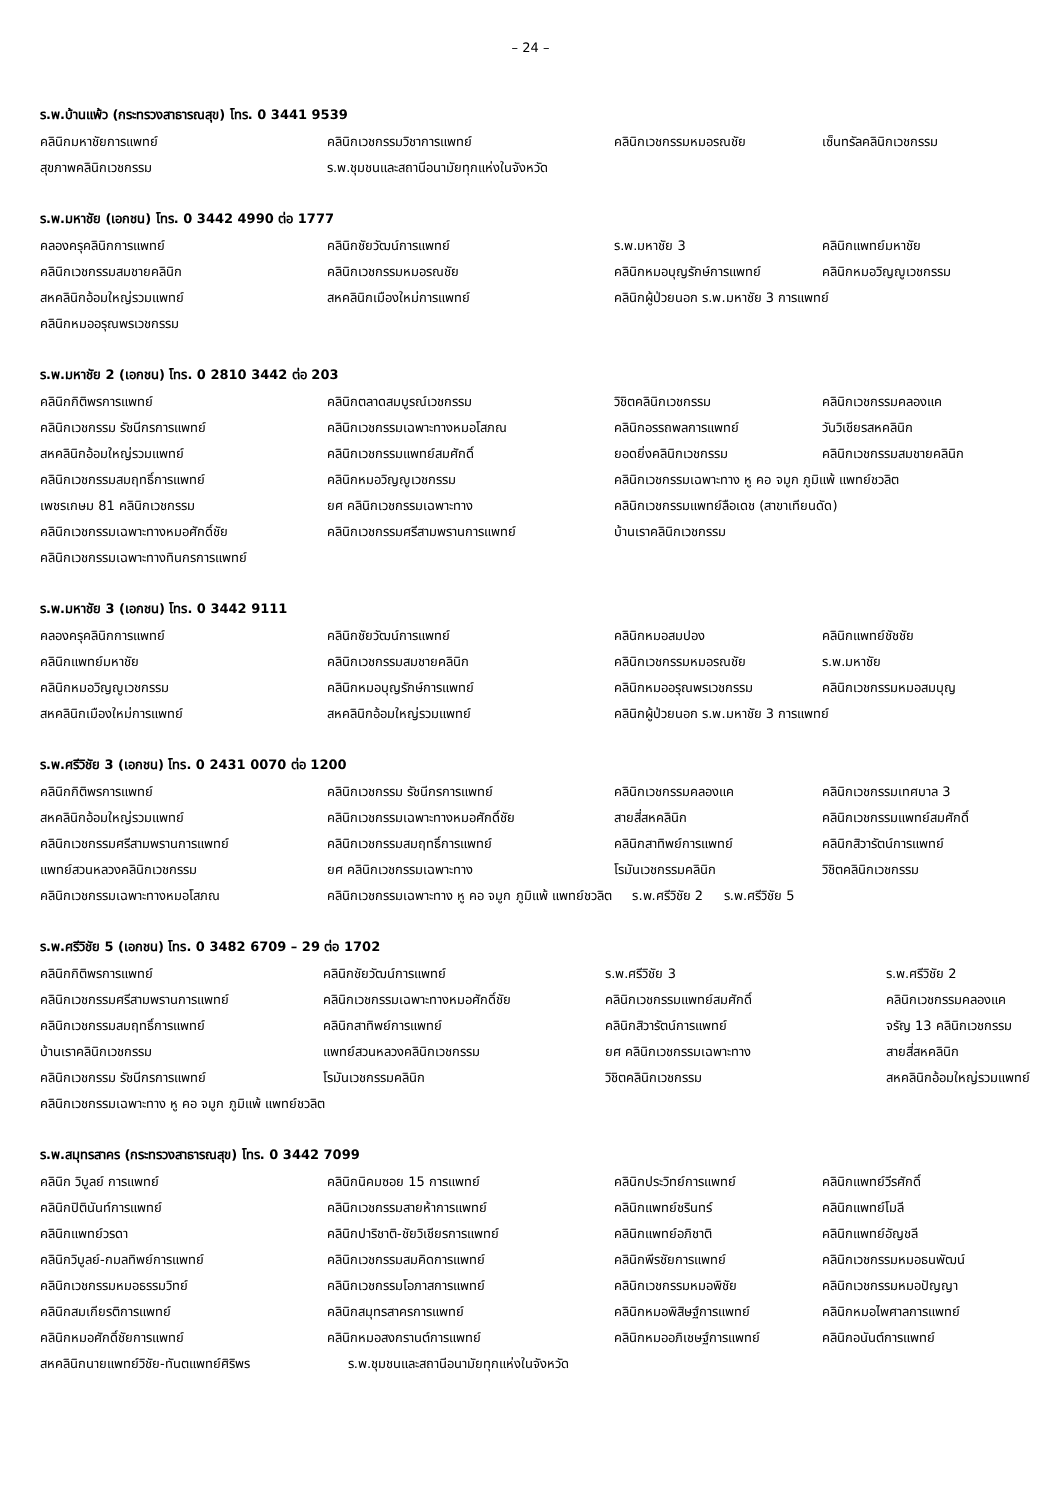– 24 –
ร.พ.บ้านแพ้ว (กระทรวงสาธารณสุข) โทร. 0 3441 9539
| คลินิกมหาชัยการแพทย์ | คลินิกเวชกรรมวิชาการแพทย์ | คลินิกเวชกรรมหมอรณชัย | เซ็นทรัลคลินิกเวชกรรม |
| สุขภาพคลินิกเวชกรรม | ร.พ.ชุมชนและสถานีอนามัยทุกแห่งในจังหวัด | | |
ร.พ.มหาชัย (เอกชน) โทร. 0 3442 4990 ต่อ 1777
| คลองครุคลินิกการแพทย์ | คลินิกชัยวัฒน์การแพทย์ | ร.พ.มหาชัย 3 | คลินิกแพทย์มหาชัย |
| คลินิกเวชกรรมสมชายคลินิก | คลินิกเวชกรรมหมอรณชัย | คลินิกหมอบุญรักษ์การแพทย์ | คลินิกหมอวิญญูเวชกรรม |
| สหคลินิกอ้อมใหญ่รวมแพทย์ | สหคลินิกเมืองใหม่การแพทย์ | คลินิกผู้ป่วยนอก ร.พ.มหาชัย 3 การแพทย์ | |
| คลินิกหมออรุณพรเวชกรรม | | | |
ร.พ.มหาชัย 2 (เอกชน) โทร. 0 2810 3442 ต่อ 203
| คลินิกกิติพรการแพทย์ | คลินิกตลาดสมบูรณ์เวชกรรม | วิชิตคลินิกเวชกรรม | คลินิกเวชกรรมคลองแค |
| คลินิกเวชกรรม รัชนีกรการแพทย์ | คลินิกเวชกรรมเฉพาะทางหมอโสภณ | คลินิกอรรถพลการแพทย์ | วันวิเชียรสหคลินิก |
| สหคลินิกอ้อมใหญ่รวมแพทย์ | คลินิกเวชกรรมแพทย์สมศักดิ์ | ยอดยิ่งคลินิกเวชกรรม | คลินิกเวชกรรมสมชายคลินิก |
| คลินิกเวชกรรมสมฤทธิ์การแพทย์ | คลินิกหมอวิญญูเวชกรรม | คลินิกเวชกรรมเฉพาะทาง หู คอ จมูก ภูมิแพ้ แพทย์ชวลิต | |
| เพชรเกษม 81 คลินิกเวชกรรม | ยศ คลินิกเวชกรรมเฉพาะทาง | คลินิกเวชกรรมแพทย์ลือเดช (สาขาเทียนดัด) | |
| คลินิกเวชกรรมเฉพาะทางหมอศักดิ์ชัย | คลินิกเวชกรรมศรีสามพรานการแพทย์ | บ้านเราคลินิกเวชกรรม | |
| คลินิกเวชกรรมเฉพาะทางทินกรการแพทย์ | | | |
ร.พ.มหาชัย 3 (เอกชน) โทร. 0 3442 9111
| คลองครุคลินิกการแพทย์ | คลินิกชัยวัฒน์การแพทย์ | คลินิกหมอสมปอง | คลินิกแพทย์ชัชชัย |
| คลินิกแพทย์มหาชัย | คลินิกเวชกรรมสมชายคลินิก | คลินิกเวชกรรมหมอรณชัย | ร.พ.มหาชัย |
| คลินิกหมอวิญญูเวชกรรม | คลินิกหมอบุญรักษ์การแพทย์ | คลินิกหมออรุณพรเวชกรรม | คลินิกเวชกรรมหมอสมบุญ |
| สหคลินิกเมืองใหม่การแพทย์ | สหคลินิกอ้อมใหญ่รวมแพทย์ | คลินิกผู้ป่วยนอก ร.พ.มหาชัย 3 การแพทย์ | |
ร.พ.ศรีวิชัย 3 (เอกชน) โทร. 0 2431 0070 ต่อ 1200
| คลินิกกิติพรการแพทย์ | คลินิกเวชกรรม รัชนีกรการแพทย์ | คลินิกเวชกรรมคลองแค | คลินิกเวชกรรมเทศบาล 3 |
| สหคลินิกอ้อมใหญ่รวมแพทย์ | คลินิกเวชกรรมเฉพาะทางหมอศักดิ์ชัย | สายสี่สหคลินิก | คลินิกเวชกรรมแพทย์สมศักดิ์ |
| คลินิกเวชกรรมศรีสามพรานการแพทย์ | คลินิกเวชกรรมสมฤทธิ์การแพทย์ | คลินิกสาทิพย์การแพทย์ | คลินิกสิวารัตน์การแพทย์ |
| แพทย์สวนหลวงคลินิกเวชกรรม | ยศ คลินิกเวชกรรมเฉพาะทาง | โรมันเวชกรรมคลินิก | วิชิตคลินิกเวชกรรม |
| คลินิกเวชกรรมเฉพาะทางหมอโสภณ | คลินิกเวชกรรมเฉพาะทาง หู คอ จมูก ภูมิแพ้ แพทย์ชวลิต ร.พ.ศรีวิชัย 2 ร.พ.ศรีวิชัย 5 | | |
ร.พ.ศรีวิชัย 5 (เอกชน) โทร. 0 3482 6709 – 29 ต่อ 1702
| คลินิกกิติพรการแพทย์ | คลินิกชัยวัฒน์การแพทย์ | ร.พ.ศรีวิชัย 3 | ร.พ.ศรีวิชัย 2 |
| คลินิกเวชกรรมศรีสามพรานการแพทย์ | คลินิกเวชกรรมเฉพาะทางหมอศักดิ์ชัย | คลินิกเวชกรรมแพทย์สมศักดิ์ | คลินิกเวชกรรมคลองแค |
| คลินิกเวชกรรมสมฤทธิ์การแพทย์ | คลินิกสาทิพย์การแพทย์ | คลินิกสิวารัตน์การแพทย์ | จรัญ 13 คลินิกเวชกรรม |
| บ้านเราคลินิกเวชกรรม | แพทย์สวนหลวงคลินิกเวชกรรม | ยศ คลินิกเวชกรรมเฉพาะทาง | สายสี่สหคลินิก |
| คลินิกเวชกรรม รัชนีกรการแพทย์ | โรมันเวชกรรมคลินิก | วิชิตคลินิกเวชกรรม | สหคลินิกอ้อมใหญ่รวมแพทย์ |
| คลินิกเวชกรรมเฉพาะทาง หู คอ จมูก ภูมิแพ้ แพทย์ชวลิต | | | |
ร.พ.สมุทรสาคร (กระทรวงสาธารณสุข) โทร. 0 3442 7099
| คลินิก วิบูลย์ การแพทย์ | คลินิกนิคมซอย 15 การแพทย์ | คลินิกประวิทย์การแพทย์ | คลินิกแพทย์วีรศักดิ์ |
| คลินิกปิตินันท์การแพทย์ | คลินิกเวชกรรมสายห้าการแพทย์ | คลินิกแพทย์ชรินทร์ | คลินิกแพทย์โมลี |
| คลินิกแพทย์วรดา | คลินิกปาริชาติ-ชัยวิเชียรการแพทย์ | คลินิกแพทย์อภิชาติ | คลินิกแพทย์อัญชลี |
| คลินิกวิบูลย์-กมลทิพย์การแพทย์ | คลินิกเวชกรรมสมคิดการแพทย์ | คลินิกพีรชัยการแพทย์ | คลินิกเวชกรรมหมอธนพัฒน์ |
| คลินิกเวชกรรมหมอธรรมวิทย์ | คลินิกเวชกรรมโอภาสการแพทย์ | คลินิกเวชกรรมหมอพิชัย | คลินิกเวชกรรมหมอปัญญา |
| คลินิกสมเกียรติการแพทย์ | คลินิกสมุทรสาครการแพทย์ | คลินิกหมอพิสิษฐ์การแพทย์ | คลินิกหมอไพศาลการแพทย์ |
| คลินิกหมอศักดิ์ชัยการแพทย์ | คลินิกหมอสงกรานต์การแพทย์ | คลินิกหมออภิเชษฐ์การแพทย์ | คลินิกอนันต์การแพทย์ |
| สหคลินิกนายแพทย์วิชัย-ทันตแพทย์ศิริพร | ร.พ.ชุมชนและสถานีอนามัยทุกแห่งในจังหวัด | | |